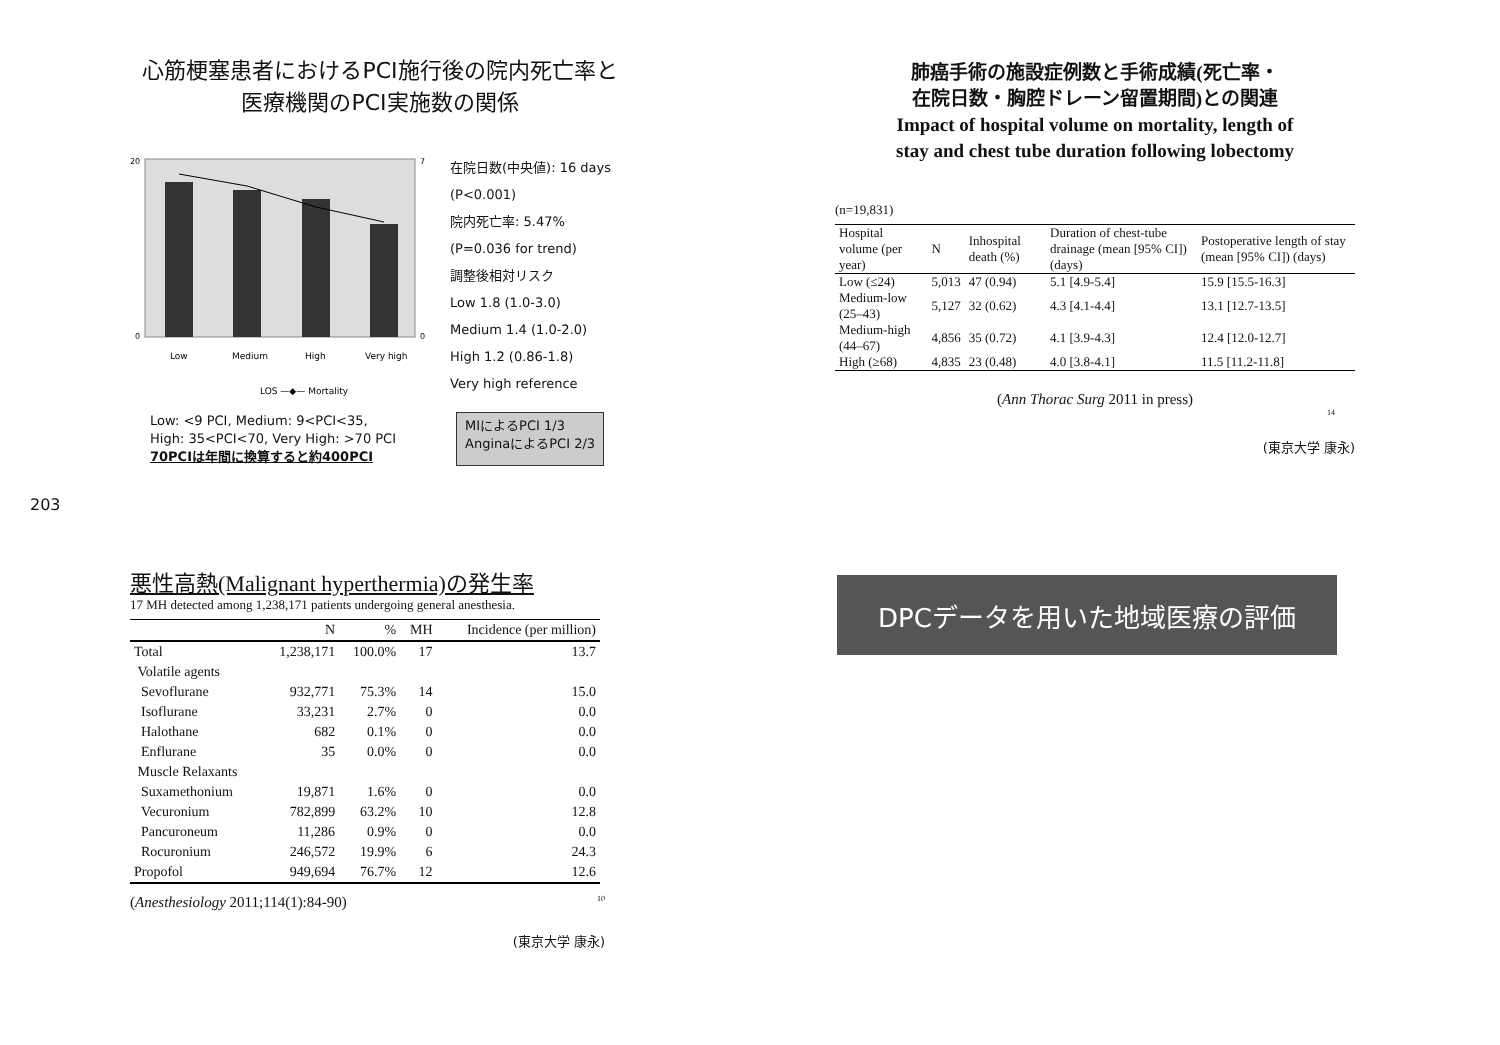心筋梗塞患者におけるPCI施行後の院内死亡率と
医療機関のPCI実施数の関係
20
0
7
0
Low
Medium
High
Very high
LOS —◆— Mortality
在院日数(中央値): 16 days
(P<0.001)
院内死亡率: 5.47%
(P=0.036 for trend)
調整後相対リスク
Low 1.8 (1.0-3.0)
Medium 1.4 (1.0-2.0)
High 1.2 (0.86-1.8)
Very high reference
Low: <9 PCI, Medium: 9<PCI<35,
High: 35<PCI<70, Very High: >70 PCI
70PCIは年間に換算すると約400PCI
MIによるPCI 1/3
AnginaによるPCI 2/3
203
肺癌手術の施設症例数と手術成績(死亡率・
在院日数・胸腔ドレーン留置期間)との関連
Impact of hospital volume on mortality, length of
stay and chest tube duration following lobectomy
(n=19,831)
| Hospital volume (per year) | N | Inhospital death (%) | Duration of chest-tube drainage (mean [95% CI]) (days) | Postoperative length of stay (mean [95% CI]) (days) |
| --- | --- | --- | --- | --- |
| Low (≤24) | 5,013 | 47 (0.94) | 5.1 [4.9-5.4] | 15.9 [15.5-16.3] |
| Medium-low (25–43) | 5,127 | 32 (0.62) | 4.3 [4.1-4.4] | 13.1 [12.7-13.5] |
| Medium-high (44–67) | 4,856 | 35 (0.72) | 4.1 [3.9-4.3] | 12.4 [12.0-12.7] |
| High (≥68) | 4,835 | 23 (0.48) | 4.0 [3.8-4.1] | 11.5 [11.2-11.8] |
(Ann Thorac Surg 2011 in press)
14
(東京大学 康永)
悪性高熱(Malignant hyperthermia)の発生率
17 MH detected among 1,238,171 patients undergoing general anesthesia.
| | N | % | MH | Incidence (per million) |
| --- | --- | --- | --- | --- |
| Total | 1,238,171 | 100.0% | 17 | 13.7 |
| Volatile agents | | | | |
| Sevoflurane | 932,771 | 75.3% | 14 | 15.0 |
| Isoflurane | 33,231 | 2.7% | 0 | 0.0 |
| Halothane | 682 | 0.1% | 0 | 0.0 |
| Enflurane | 35 | 0.0% | 0 | 0.0 |
| Muscle Relaxants | | | | |
| Suxamethonium | 19,871 | 1.6% | 0 | 0.0 |
| Vecuronium | 782,899 | 63.2% | 10 | 12.8 |
| Pancuroneum | 11,286 | 0.9% | 0 | 0.0 |
| Rocuronium | 246,572 | 19.9% | 6 | 24.3 |
| Propofol | 949,694 | 76.7% | 12 | 12.6 |
(Anesthesiology 2011;114(1):84-90) 10
(東京大学 康永)
DPCデータを用いた地域医療の評価